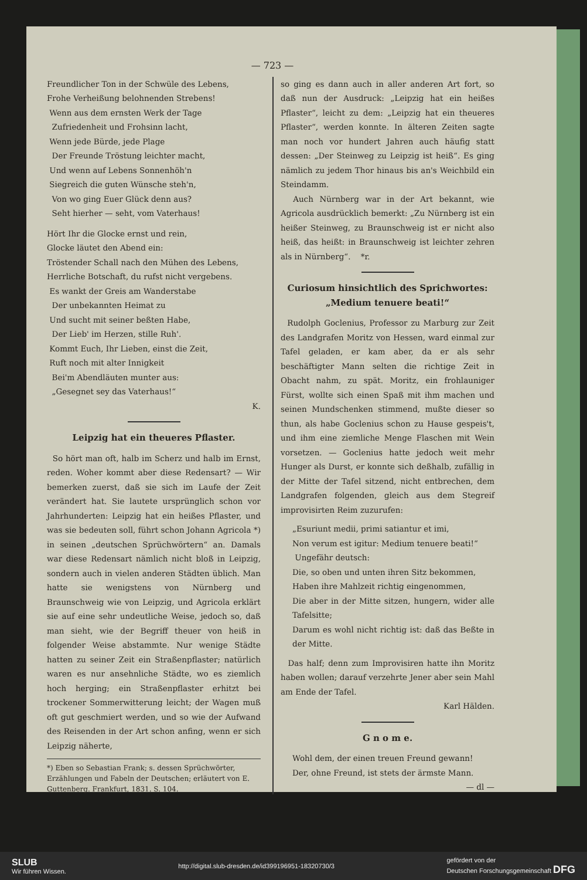— 723 —
Freundlicher Ton in der Schwüle des Lebens,
Frohe Verheißung belohnenden Strebens!
Wenn aus dem ernsten Werk der Tage
Zufriedenheit und Frohsinn lacht,
Wenn jede Bürde, jede Plage
Der Freunde Tröstung leichter macht,
Und wenn auf Lebens Sonnenhöh'n
Siegreich die guten Wünsche steh'n,
Von wo ging Euer Glück denn aus?
Seht hierher — seht, vom Vaterhaus!
Hört Ihr die Glocke ernst und rein,
Glocke läutet den Abend ein:
Tröstender Schall nach den Mühen des Lebens,
Herrliche Botschaft, du rufst nicht vergebens.
Es wankt der Greis am Wanderstabe
Der unbekannten Heimat zu
Und sucht mit seiner beßten Habe,
Der Lieb' im Herzen, stille Ruh'.
Kommt Euch, Ihr Lieben, einst die Zeit,
Ruft noch mit alter Innigkeit
Bei'm Abendläuten munter aus:
„Gesegnet sey das Vaterhaus!“
K.
Leipzig hat ein theueres Pflaster.
So hört man oft, halb im Scherz und halb im Ernst, reden. Woher kommt aber diese Redensart? — Wir bemerken zuerst, daß sie sich im Laufe der Zeit verändert hat. Sie lautete ursprünglich schon vor Jahrhunderten: Leipzig hat ein heißes Pflaster, und was sie bedeuten soll, führt schon Johann Agricola *) in seinen „deutschen Sprüchwörtern“ an. Damals war diese Redensart nämlich nicht bloß in Leipzig, sondern auch in vielen anderen Städten üblich. Man hatte sie wenigstens von Nürnberg und Braunschweig wie von Leipzig, und Agricola erklärt sie auf eine sehr undeutliche Weise, jedoch so, daß man sieht, wie der Begriff theuer von heiß in folgender Weise abstammte. Nur wenige Städte hatten zu seiner Zeit ein Straßenpflaster; natürlich waren es nur ansehnliche Städte, wo es ziemlich hoch herging; ein Straßenpflaster erhitzt bei trockener Sommerwitterung leicht; der Wagen muß oft gut geschmiert werden, und so wie der Aufwand des Reisenden in der Art schon anfing, wenn er sich Leipzig näherte,
*) Eben so Sebastian Frank; s. dessen Sprüchwörter, Erzählungen und Fabeln der Deutschen; erläutert von E. Guttenberg. Frankfurt, 1831. S. 104.
so ging es dann auch in aller anderen Art fort, so daß nun der Ausdruck: „Leipzig hat ein heißes Pflaster“, leicht zu dem: „Leipzig hat ein theueres Pflaster“, werden konnte. In älteren Zeiten sagte man noch vor hundert Jahren auch häufig statt dessen: „Der Steinweg zu Leipzig ist heiß“. Es ging nämlich zu jedem Thor hinaus bis an's Weichbild ein Steindamm.
Auch Nürnberg war in der Art bekannt, wie Agricola ausdrücklich bemerkt: „Zu Nürnberg ist ein heißer Steinweg, zu Braunschweig ist er nicht also heiß, das heißt: in Braunschweig ist leichter zehren als in Nürnberg“. *r.
Curiosum hinsichtlich des Sprichwortes:
„Medium tenuere beati!“
Rudolph Goclenius, Professor zu Marburg zur Zeit des Landgrafen Moritz von Hessen, ward einmal zur Tafel geladen, er kam aber, da er als sehr beschäftigter Mann selten die richtige Zeit in Obacht nahm, zu spät. Moritz, ein frohlauniger Fürst, wollte sich einen Spaß mit ihm machen und seinen Mundschenken stimmend, mußte dieser so thun, als habe Goclenius schon zu Hause gespeis't, und ihm eine ziemliche Menge Flaschen mit Wein vorsetzen. — Goclenius hatte jedoch weit mehr Hunger als Durst, er konnte sich deßhalb, zufällig in der Mitte der Tafel sitzend, nicht entbrechen, dem Landgrafen folgenden, gleich aus dem Stegreif improvisirten Reim zuzurufen:
„Esuriunt medii, primi satiantur et imi,
Non verum est igitur: Medium tenuere beati!“
Ungefähr deutsch:
Die, so oben und unten ihren Sitz bekommen,
Haben ihre Mahlzeit richtig eingenommen,
Die aber in der Mitte sitzen, hungern, wider alle Tafelsitte;
Darum es wohl nicht richtig ist: daß das Beßte in der Mitte.
Das half; denn zum Improvisiren hatte ihn Moritz haben wollen; darauf verzehrte Jener aber sein Mahl am Ende der Tafel.
Karl Hälden.
G n o m e.
Wohl dem, der einen treuen Freund gewann!
Der, ohne Freund, ist stets der ärmste Mann.
— dl —
SLUB
Wir führen Wissen. http://digital.slub-dresden.de/id399196951-18320730/3 gefördert von der
Deutschen Forschungsgemeinschaft DFG